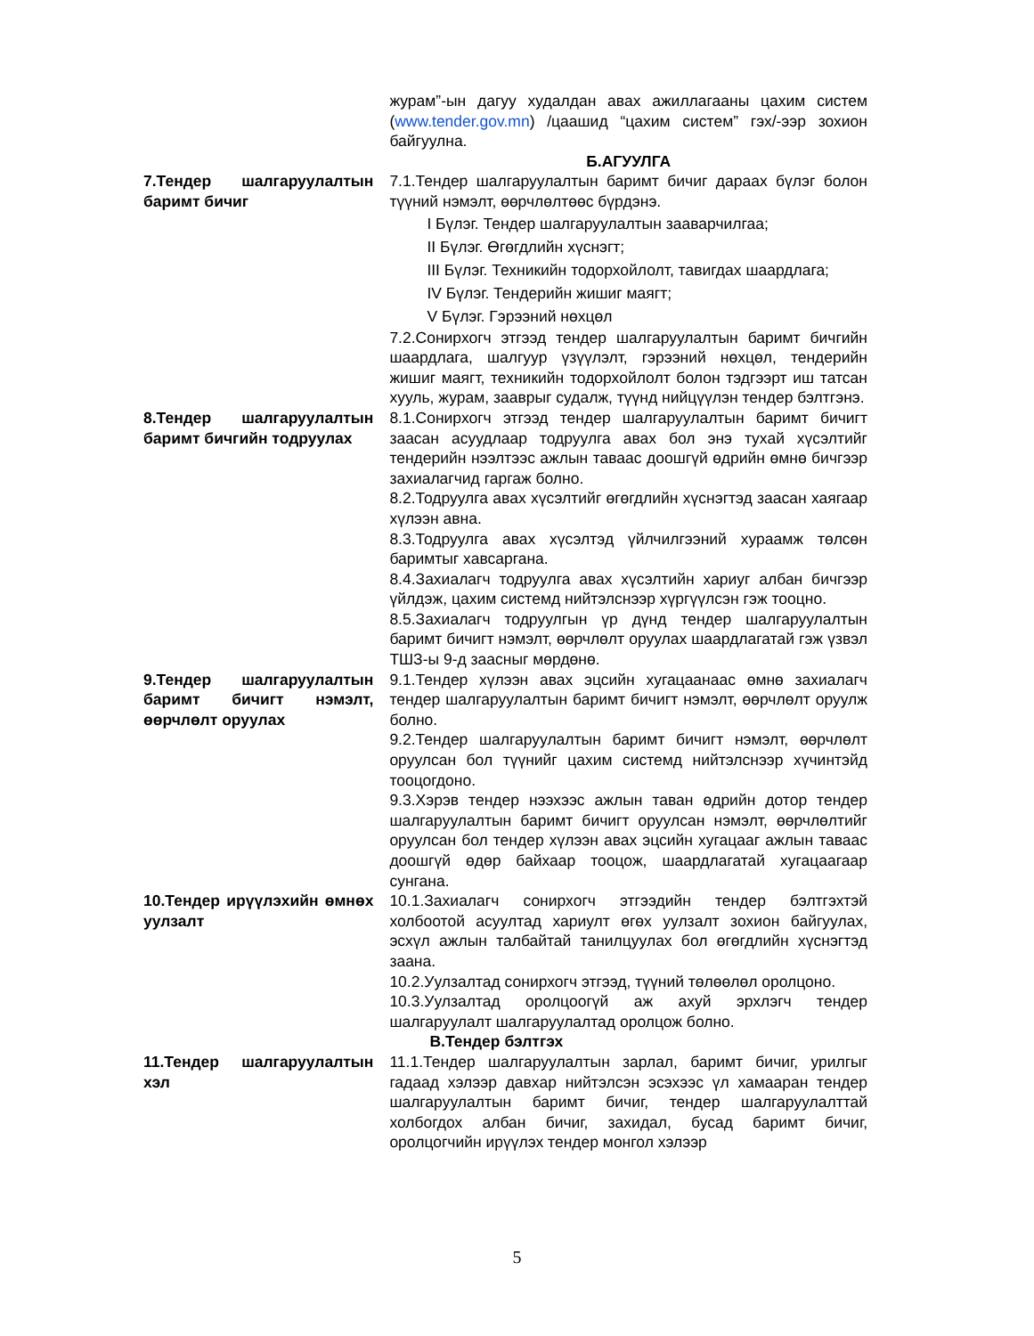журам”-ын дагуу худалдан авах ажиллагааны цахим систем (www.tender.gov.mn) /цаашид “цахим систем” гэх/-ээр зохион байгуулна.
Б.АГУУЛГА
7.Тендер шалгаруулалтын баримт бичиг
7.1.Тендер шалгаруулалтын баримт бичиг дараах бүлэг болон түүний нэмэлт, өөрчлөлтөөс бүрдэнэ.
I Бүлэг. Тендер шалгаруулалтын зааварчилгаа;
II Бүлэг. Өгөгдлийн хүснэгт;
III Бүлэг. Техникийн тодорхойлолт, тавигдах шаардлага;
IV Бүлэг. Тендерийн жишиг маягт;
V Бүлэг. Гэрээний нөхцөл
7.2.Сонирхогч этгээд тендер шалгаруулалтын баримт бичгийн шаардлага, шалгуур үзүүлэлт, гэрээний нөхцөл, тендерийн жишиг маягт, техникийн тодорхойлолт болон тэдгээрт иш татсан хууль, журам, зааврыг судалж, түүнд нийцүүлэн тендер бэлтгэнэ.
8.Тендер шалгаруулалтын баримт бичгийн тодруулах
8.1.Сонирхогч этгээд тендер шалгаруулалтын баримт бичигт заасан асуудлаар тодруулга авах бол энэ тухай хүсэлтийг тендерийн нээлтээс ажлын таваас доошгүй өдрийн өмнө бичгээр захиалагчид гаргаж болно.
8.2.Тодруулга авах хүсэлтийг өгөгдлийн хүснэгтэд заасан хаягаар хүлээн авна.
8.3.Тодруулга авах хүсэлтэд үйлчилгээний хураамж төлсөн баримтыг хавсаргана.
8.4.Захиалагч тодруулга авах хүсэлтийн хариуг албан бичгээр үйлдэж, цахим системд нийтэлснээр хүргүүлсэн гэж тооцно.
8.5.Захиалагч тодруулгын үр дүнд тендер шалгаруулалтын баримт бичигт нэмэлт, өөрчлөлт оруулах шаардлагатай гэж үзвэл ТШЗ-ы 9-д заасныг мөрдөнө.
9.Тендер шалгаруулалтын баримт бичигт нэмэлт, өөрчлөлт оруулах
9.1.Тендер хүлээн авах эцсийн хугацаанаас өмнө захиалагч тендер шалгаруулалтын баримт бичигт нэмэлт, өөрчлөлт оруулж болно.
9.2.Тендер шалгаруулалтын баримт бичигт нэмэлт, өөрчлөлт оруулсан бол түүнийг цахим системд нийтэлснээр хүчинтэйд тооцогдоно.
9.3.Хэрэв тендер нээхээс ажлын таван өдрийн дотор тендер шалгаруулалтын баримт бичигт оруулсан нэмэлт, өөрчлөлтийг оруулсан бол тендер хүлээн авах эцсийн хугацааг ажлын таваас доошгүй өдөр байхаар тооцож, шаардлагатай хугацаагаар сунгана.
10.Тендер ирүүлэхийн өмнөх уулзалт
10.1.Захиалагч сонирхогч этгээдийн тендер бэлтгэхтэй холбоотой асуултад хариулт өгөх уулзалт зохион байгуулах, эсхүл ажлын талбайтай танилцуулах бол өгөгдлийн хүснэгтэд заана.
10.2.Уулзалтад сонирхогч этгээд, түүний төлөөлөл оролцоно.
10.3.Уулзалтад оролцоогүй аж ахуй эрхлэгч тендер шалгаруулалт шалгаруулалтад оролцож болно.
В.Тендер бэлтгэх
11.Тендер шалгаруулалтын хэл
11.1.Тендер шалгаруулалтын зарлал, баримт бичиг, урилгыг гадаад хэлээр давхар нийтэлсэн эсэхээс үл хамааран тендер шалгаруулалтын баримт бичиг, тендер шалгаруулалттай холбогдох албан бичиг, захидал, бусад баримт бичиг, оролцогчийн ирүүлэх тендер монгол хэлээр
5